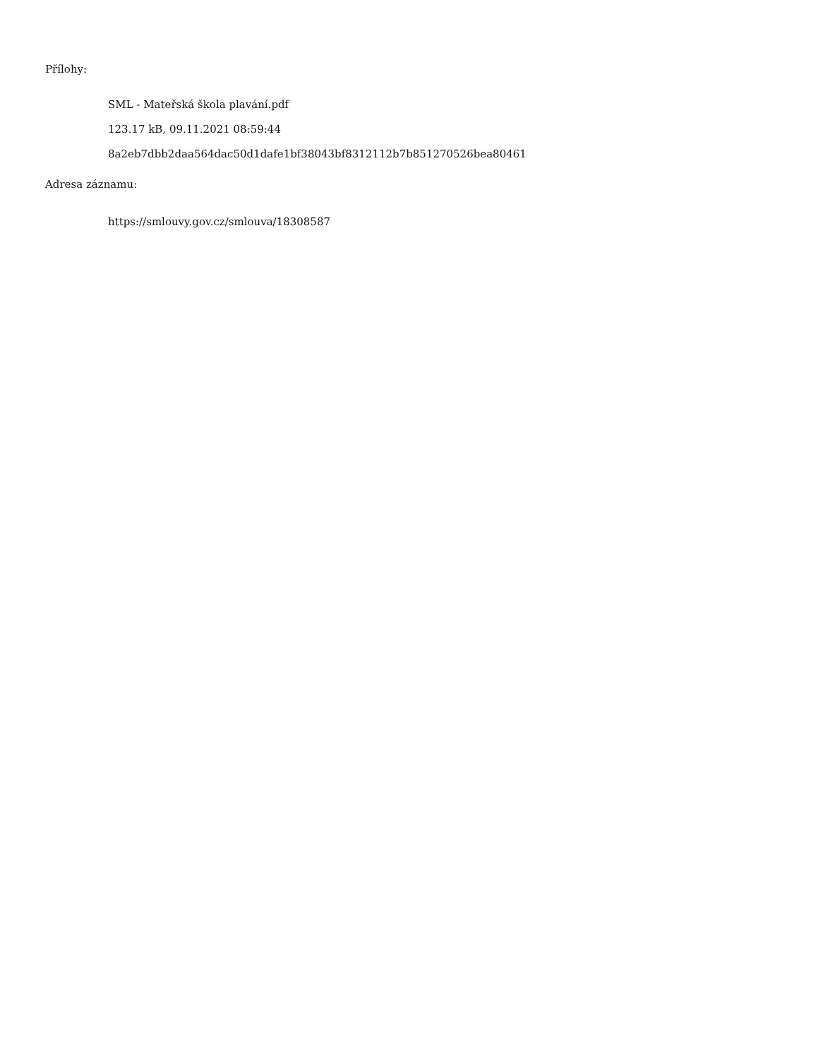Přílohy:
SML - Mateřská škola plavání.pdf
123.17 kB, 09.11.2021 08:59:44
8a2eb7dbb2daa564dac50d1dafe1bf38043bf8312112b7b851270526bea80461
Adresa záznamu:
https://smlouvy.gov.cz/smlouva/18308587